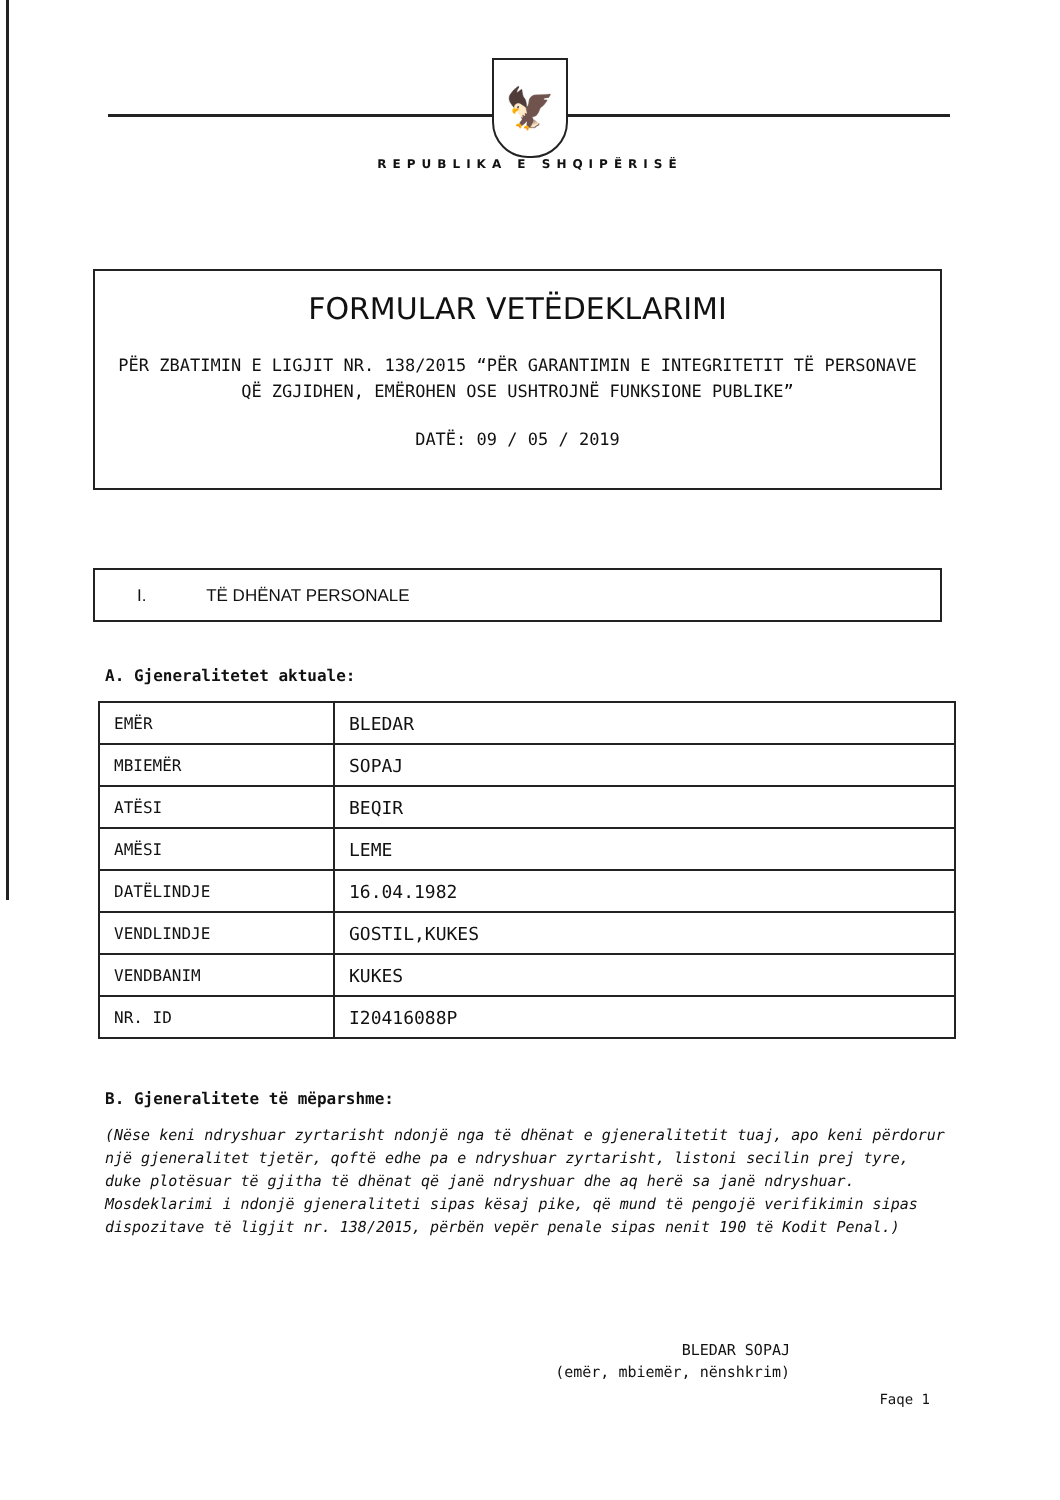🦅
REPUBLIKA E SHQIPËRISË
FORMULAR VETËDEKLARIMI
PËR ZBATIMIN E LIGJIT NR. 138/2015 “PËR GARANTIMIN E INTEGRITETIT TË PERSONAVE QË ZGJIDHEN, EMËROHEN OSE USHTROJNË FUNKSIONE PUBLIKE”
DATË: 09 / 05 / 2019
I. TË DHËNAT PERSONALE
A. Gjeneralitetet aktuale:
| EMËR | BLEDAR |
| MBIEMËR | SOPAJ |
| ATËSI | BEQIR |
| AMËSI | LEME |
| DATËLINDJE | 16.04.1982 |
| VENDLINDJE | GOSTIL,KUKES |
| VENDBANIM | KUKES |
| NR. ID | I20416088P |
B. Gjeneralitete të mëparshme:
(Nëse keni ndryshuar zyrtarisht ndonjë nga të dhënat e gjeneralitetit tuaj, apo keni përdorur një gjeneralitet tjetër, qoftë edhe pa e ndryshuar zyrtarisht, listoni secilin prej tyre, duke plotësuar të gjitha të dhënat që janë ndryshuar dhe aq herë sa janë ndryshuar. Mosdeklarimi i ndonjë gjeneraliteti sipas kësaj pike, që mund të pengojë verifikimin sipas dispozitave të ligjit nr. 138/2015, përbën vepër penale sipas nenit 190 të Kodit Penal.)
BLEDAR SOPAJ
(emër, mbiemër, nënshkrim)
Faqe 1